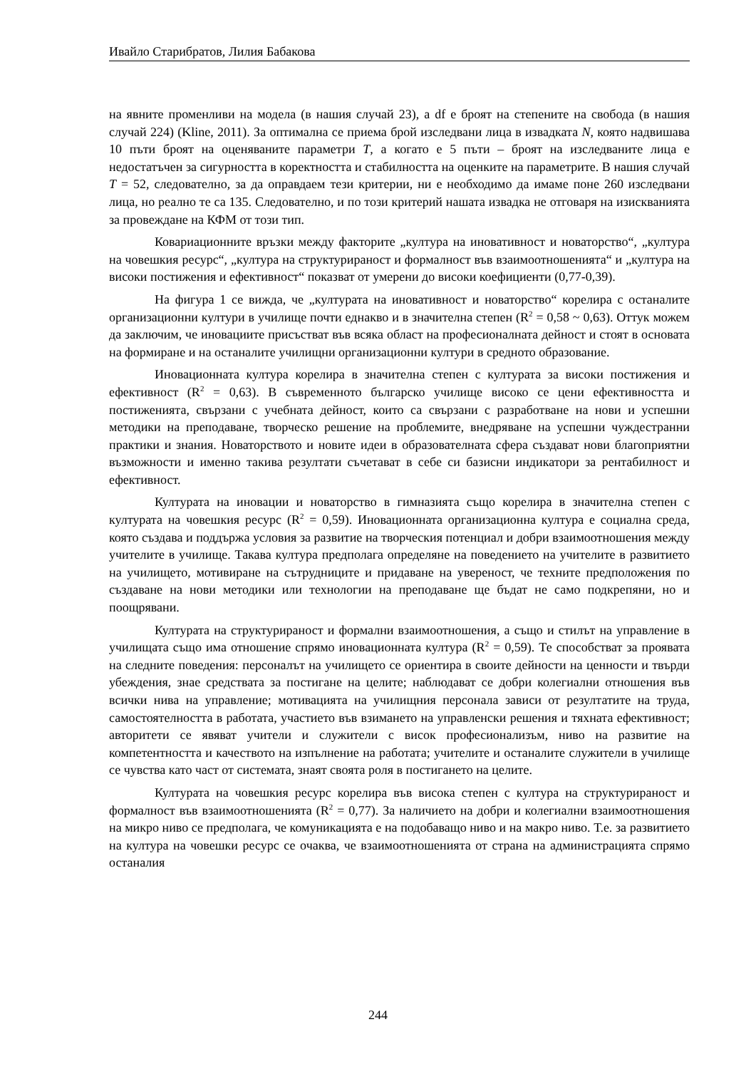Ивайло Старибратов, Лилия Бабакова
на явните променливи на модела (в нашия случай 23), а df е броят на степените на свобода (в нашия случай 224) (Kline, 2011). За оптимална се приема брой изследвани лица в извадката N, която надвишава 10 пъти броят на оценяваните параметри T, а когато е 5 пъти – броят на изследваните лица е недостатъчен за сигурността в коректността и стабилността на оценките на параметрите. В нашия случай T = 52, следователно, за да оправдаем тези критерии, ни е необходимо да имаме поне 260 изследвани лица, но реално те са 135. Следователно, и по този критерий нашата извадка не отговаря на изискванията за провеждане на КФМ от този тип.
Ковариационните връзки между факторите „култура на иновативност и новаторство“, „култура на човешкия ресурс“, „култура на структурираност и формалност във взаимоотношенията“ и „култура на високи постижения и ефективност“ показват от умерени до високи коефициенти (0,77-0,39).
На фигура 1 се вижда, че „културата на иновативност и новаторство“ корелира с останалите организационни култури в училище почти еднакво и в значителна степен (R<sup>2</sup> = 0,58 ~ 0,63). Оттук можем да заключим, че иновациите присъстват във всяка област на професионалната дейност и стоят в основата на формиране и на останалите училищни организационни култури в средното образование.
Иновационната култура корелира в значителна степен с културата за високи постижения и ефективност (R<sup>2</sup> = 0,63). В съвременното българско училище високо се цени ефективността и постиженията, свързани с учебната дейност, които са свързани с разработване на нови и успешни методики на преподаване, творческо решение на проблемите, внедряване на успешни чуждестранни практики и знания. Новаторството и новите идеи в образователната сфера създават нови благоприятни възможности и именно такива резултати съчетават в себе си базисни индикатори за рентабилност и ефективност.
Културата на иновации и новаторство в гимназията също корелира в значителна степен с културата на човешкия ресурс (R<sup>2</sup> = 0,59). Иновационната организационна култура е социална среда, която създава и поддържа условия за развитие на творческия потенциал и добри взаимоотношения между учителите в училище. Такава култура предполага определяне на поведението на учителите в развитието на училището, мотивиране на сътрудниците и придаване на увереност, че техните предположения по създаване на нови методики или технологии на преподаване ще бъдат не само подкрепяни, но и поощрявани.
Културата на структурираност и формални взаимоотношения, а също и стилът на управление в училищата също има отношение спрямо иновационната култура (R<sup>2</sup> = 0,59). Те способстват за проявата на следните поведения: персоналът на училището се ориентира в своите дейности на ценности и твърди убеждения, знае средствата за постигане на целите; наблюдават се добри колегиални отношения във всички нива на управление; мотивацията на училищния персонала зависи от резултатите на труда, самостоятелността в работата, участието във взимането на управленски решения и тяхната ефективност; авторитети се явяват учители и служители с висок професионализъм, ниво на развитие на компетентността и качеството на изпълнение на работата; учителите и останалите служители в училище се чувства като част от системата, знаят своята роля в постигането на целите.
Културата на човешкия ресурс корелира във висока степен с култура на структурираност и формалност във взаимоотношенията (R<sup>2</sup> = 0,77). За наличието на добри и колегиални взаимоотношения на микро ниво се предполага, че комуникацията е на подобаващо ниво и на макро ниво. Т.е. за развитието на култура на човешки ресурс се очаква, че взаимоотношенията от страна на администрацията спрямо останалия
244